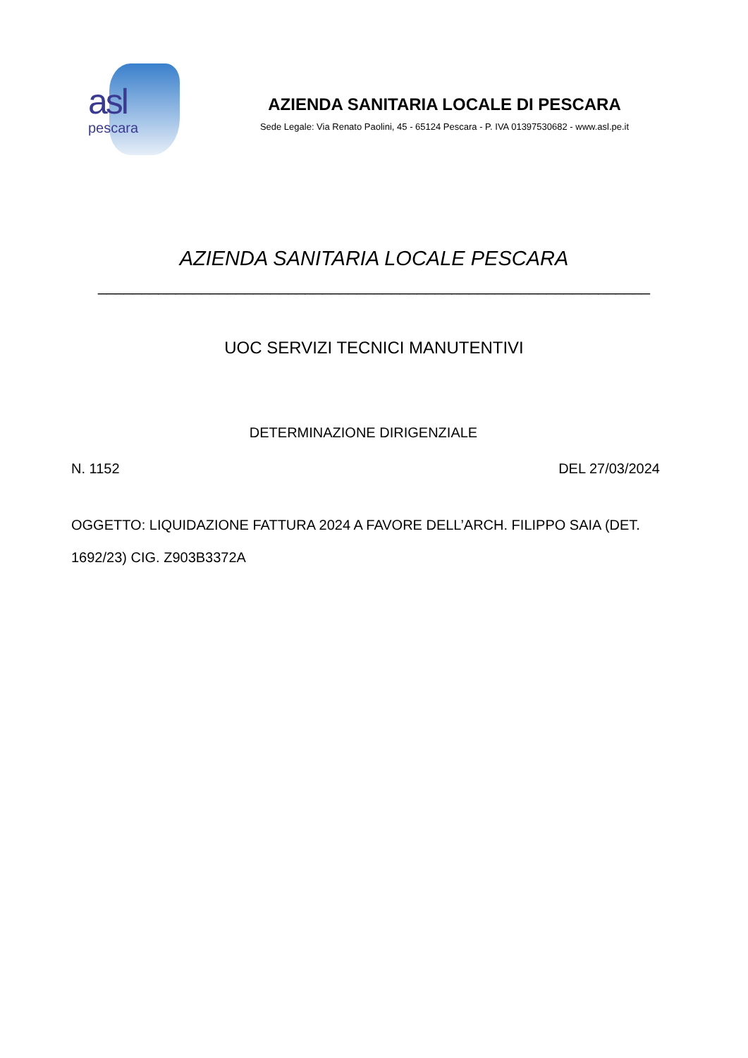asl
pescara
AZIENDA SANITARIA LOCALE DI PESCARA
Sede Legale: Via Renato Paolini, 45 - 65124 Pescara - P. IVA 01397530682 - www.asl.pe.it
AZIENDA SANITARIA LOCALE PESCARA
________________________________________________________________
UOC SERVIZI TECNICI MANUTENTIVI
DETERMINAZIONE DIRIGENZIALE
N. 1152 DEL 27/03/2024
OGGETTO: LIQUIDAZIONE FATTURA 2024 A FAVORE DELL’ARCH. FILIPPO SAIA (DET. 1692/23) CIG. Z903B3372A